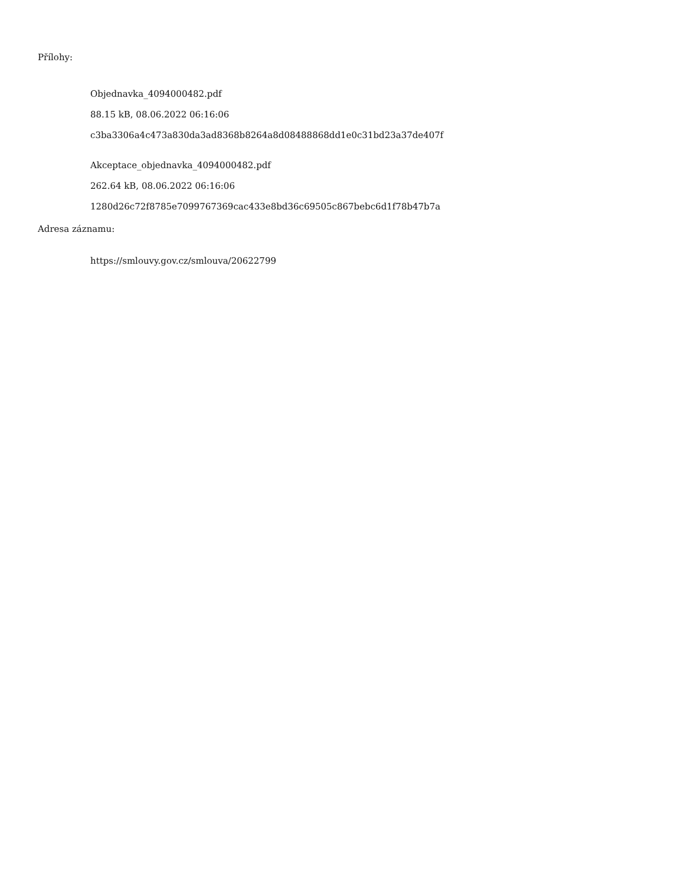Přílohy:
Objednavka_4094000482.pdf
88.15 kB, 08.06.2022 06:16:06
c3ba3306a4c473a830da3ad8368b8264a8d08488868dd1e0c31bd23a37de407f
Akceptace_objednavka_4094000482.pdf
262.64 kB, 08.06.2022 06:16:06
1280d26c72f8785e7099767369cac433e8bd36c69505c867bebc6d1f78b47b7a
Adresa záznamu:
https://smlouvy.gov.cz/smlouva/20622799